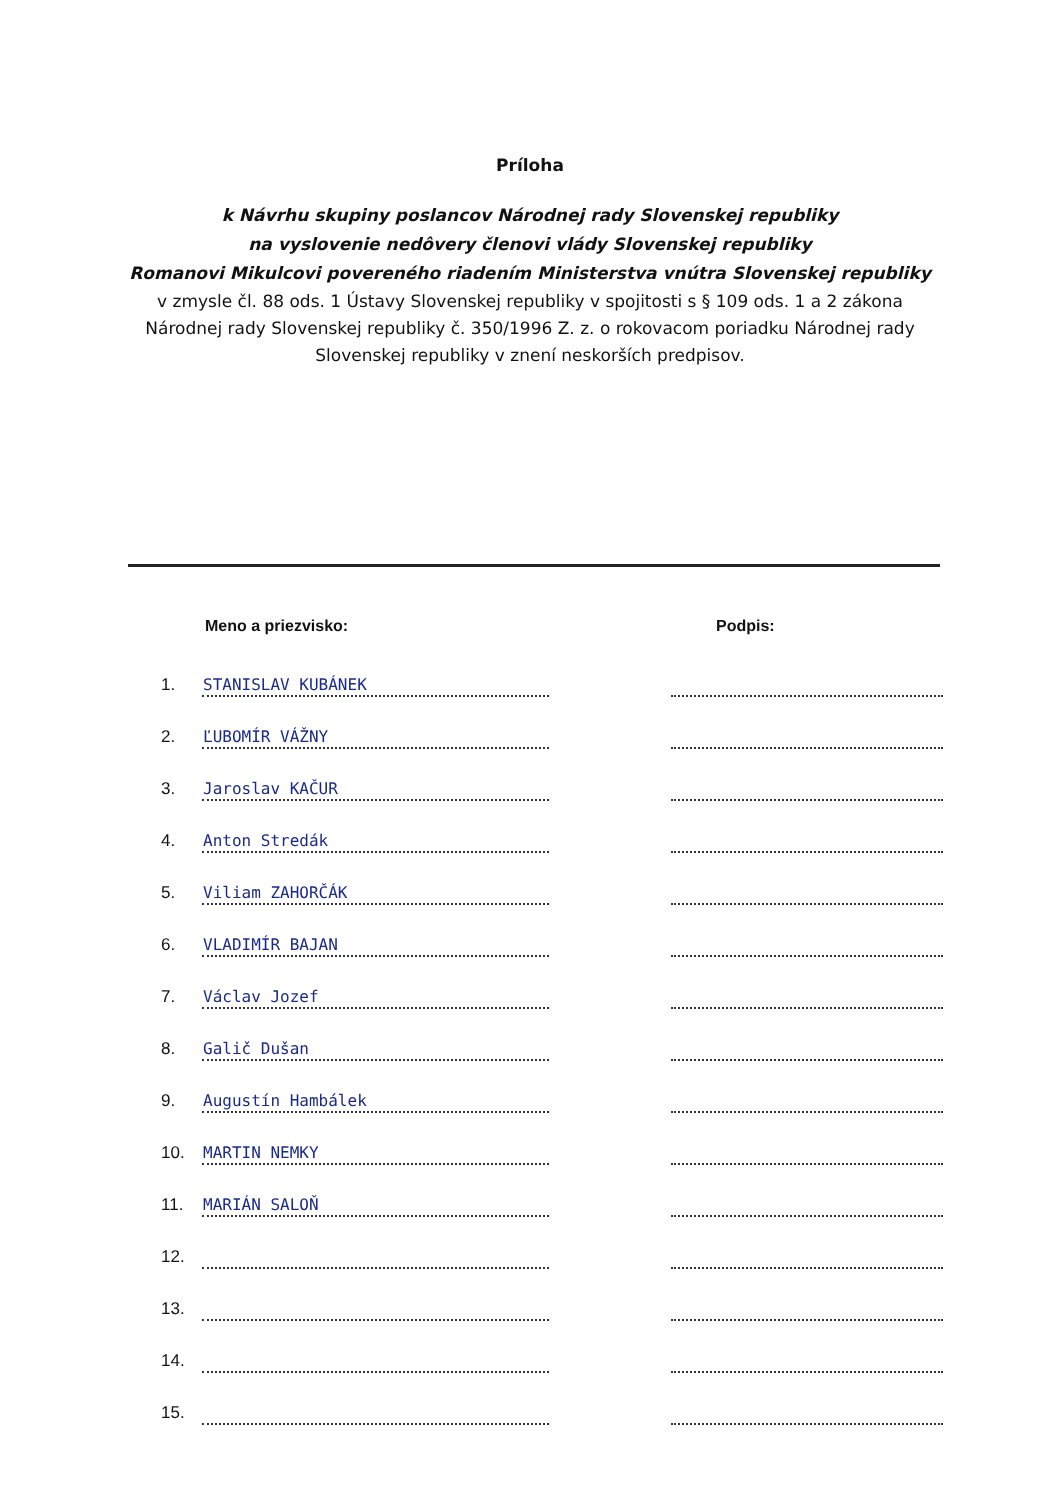Príloha
k Návrhu skupiny poslancov Národnej rady Slovenskej republiky
na vyslovenie nedôvery členovi vlády Slovenskej republiky
Romanovi Mikulcovi povereného riadením Ministerstva vnútra Slovenskej republiky
v zmysle čl. 88 ods. 1 Ústavy Slovenskej republiky v spojitosti s § 109 ods. 1 a 2 zákona
Národnej rady Slovenskej republiky č. 350/1996 Z. z. o rokovacom poriadku Národnej rady
Slovenskej republiky v znení neskorších predpisov.
| Meno a priezvisko: | | | Podpis: |
| --- | --- | --- | --- |
| 1. | STANISLAV KUBÁNEK | | |
| 2. | ĽUBOMÍR VÁŽNY | | |
| 3. | Jaroslav KAČUR | | |
| 4. | Anton Stredák | | |
| 5. | Viliam ZAHORČÁK | | |
| 6. | VLADIMÍR BAJAN | | |
| 7. | Václav Jozef | | |
| 8. | Galič Dušan | | |
| 9. | Augustín Hambálek | | |
| 10. | MARTIN NEMKY | | |
| 11. | MARIÁN SALOŇ | | |
| 12. | | | |
| 13. | | | |
| 14. | | | |
| 15. | | | |